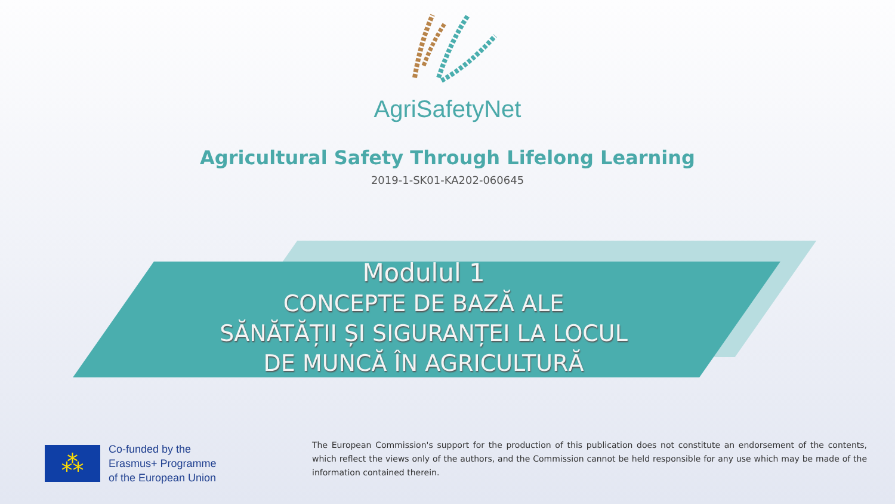AgriSafetyNet
Agricultural Safety Through Lifelong Learning
2019-1-SK01-KA202-060645
Modulul 1
CONCEPTE DE BAZĂ ALE
SĂNĂTĂȚII ȘI SIGURANȚEI LA LOCUL
DE MUNCĂ ÎN AGRICULTURĂ
⁂
Co-funded by the
Erasmus+ Programme
of the European Union
The European Commission's support for the production of this publication does not constitute an endorsement of the contents, which reflect the views only of the authors, and the Commission cannot be held responsible for any use which may be made of the information contained therein.